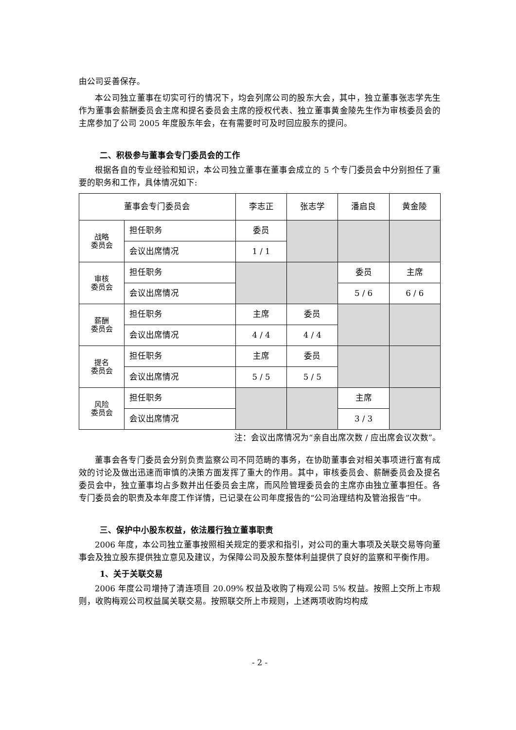由公司妥善保存。
本公司独立董事在切实可行的情况下，均会列席公司的股东大会，其中，独立董事张志学先生作为董事会薪酬委员会主席和提名委员会主席的授权代表、独立董事黄金陵先生作为审核委员会的主席参加了公司 2005 年度股东年会，在有需要时可及时回应股东的提问。
二、积极参与董事会专门委员会的工作
根据各自的专业经验和知识，本公司独立董事在董事会成立的 5 个专门委员会中分别担任了重要的职务和工作，具体情况如下:
| 董事会专门委员会 | | 李志正 | 张志学 | 潘启良 | 黄金陵 |
| --- | --- | --- | --- | --- | --- |
| 战略 委员会 | 担任职务 | 委员 | | | |
| | 会议出席情况 | 1 / 1 | | | |
| 审核 委员会 | 担任职务 | | | 委员 | 主席 |
| | 会议出席情况 | | | 5 / 6 | 6 / 6 |
| 薪酬 委员会 | 担任职务 | 主席 | 委员 | | |
| | 会议出席情况 | 4 / 4 | 4 / 4 | | |
| 提名 委员会 | 担任职务 | 主席 | 委员 | | |
| | 会议出席情况 | 5 / 5 | 5 / 5 | | |
| 风险 委员会 | 担任职务 | | | 主席 | |
| | 会议出席情况 | | | 3 / 3 | |
注：会议出席情况为“亲自出席次数 / 应出席会议次数”。
董事会各专门委员会分别负责监察公司不同范畴的事务，在协助董事会对相关事项进行富有成效的讨论及做出迅速而审慎的决策方面发挥了重大的作用。其中，审核委员会、薪酬委员会及提名委员会中，独立董事均占多数并出任委员会主席，而风险管理委员会的主席亦由独立董事担任。各专门委员会的职责及本年度工作详情，已记录在公司年度报告的“公司治理结构及管治报告”中。
三、保护中小股东权益，依法履行独立董事职责
2006 年度，本公司独立董事按照相关规定的要求和指引，对公司的重大事项及关联交易等向董事会及独立股东提供独立意见及建议，为保障公司及股东整体利益提供了良好的监察和平衡作用。
1、关于关联交易
2006 年度公司增持了清连项目 20.09% 权益及收购了梅观公司 5% 权益。按照上交所上市规则，收购梅观公司权益属关联交易。按照联交所上市规则，上述两项收购均构成
- 2 -